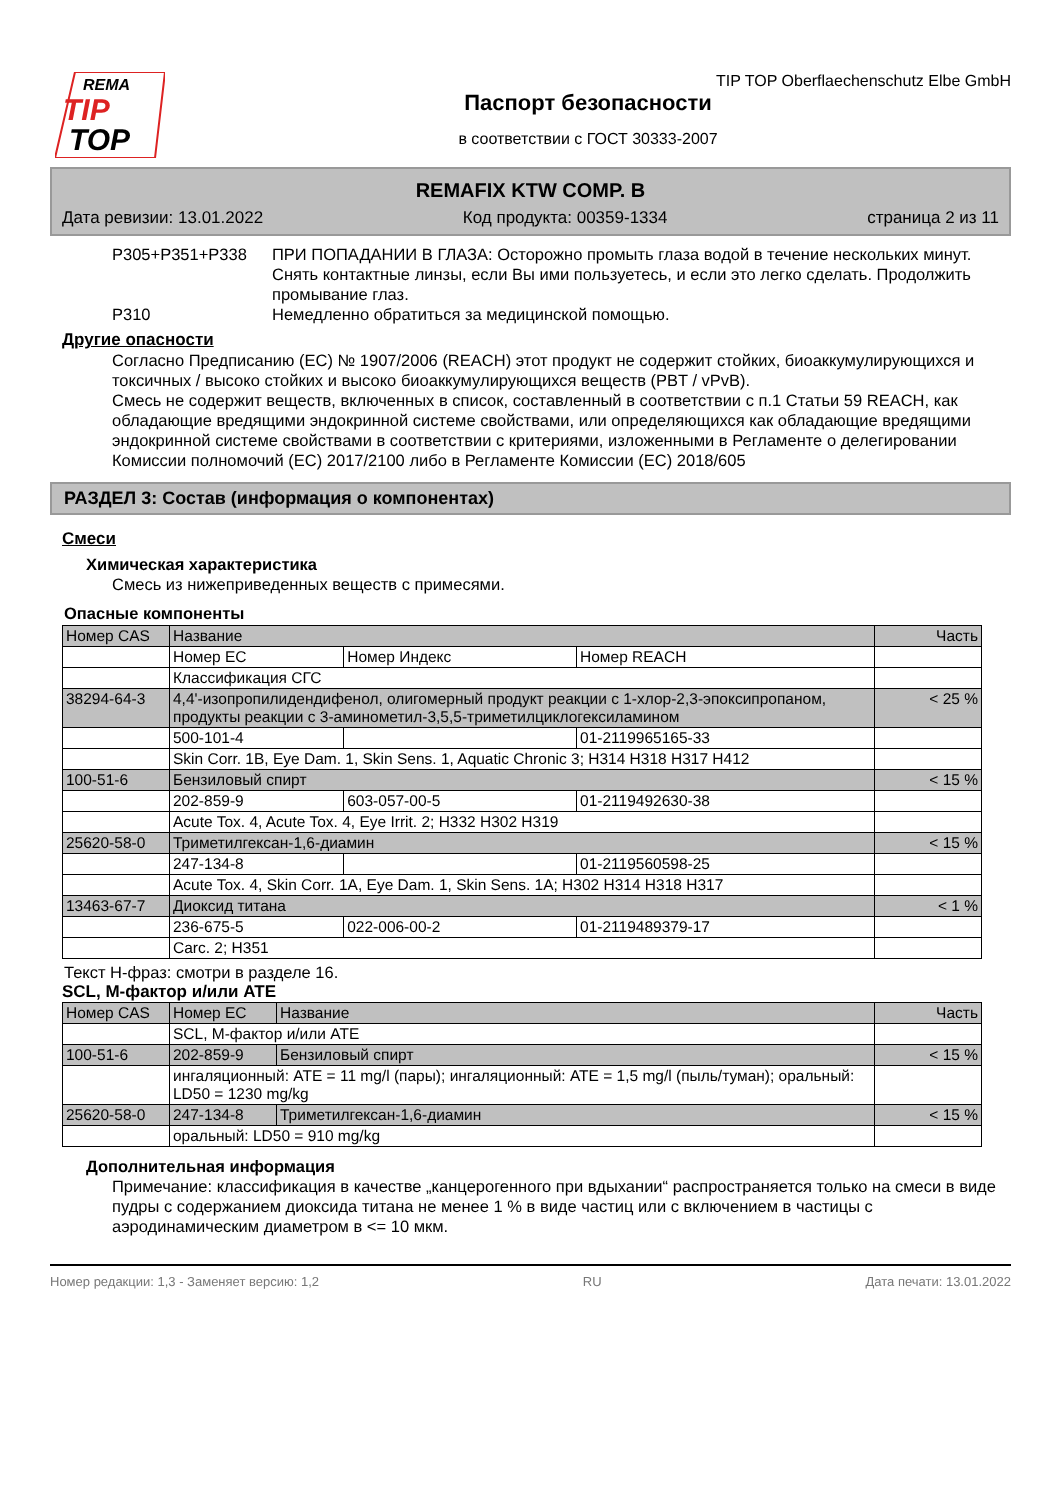REMA
TIP
TOP
TIP TOP Oberflaechenschutz Elbe GmbH
Паспорт безопасности
в соответствии с ГОСТ 30333-2007
REMAFIX KTW COMP. B
Дата ревизии: 13.01.2022 Код продукта: 00359-1334 страница 2 из 11
P305+P351+P338 ПРИ ПОПАДАНИИ В ГЛАЗА: Осторожно промыть глаза водой в течение нескольких минут. Снять контактные линзы, если Вы ими пользуетесь, и если это легко сделать. Продолжить промывание глаз.
P310 Немедленно обратиться за медицинской помощью.
Другие опасности
Согласно Предписанию (ЕС) № 1907/2006 (REACH) этот продукт не содержит стойких, биоаккумулирующихся и токсичных / высоко стойких и высоко биоаккумулирующихся веществ (PBT / vPvB).
Смесь не содержит веществ, включенных в список, составленный в соответствии с п.1 Статьи 59 REACH, как обладающие вредящими эндокринной системе свойствами, или определяющихся как обладающие вредящими эндокринной системе свойствами в соответствии с критериями, изложенными в Регламенте о делегировании Комиссии полномочий (ЕС) 2017/2100 либо в Регламенте Комиссии (ЕС) 2018/605
РАЗДЕЛ 3: Состав (информация о компонентах)
Смеси
Химическая характеристика
Смесь из нижеприведенных веществ с примесями.
Опасные компоненты
| Номер CAS | Название | | | Часть |
| --- | --- | --- | --- | --- |
| | Номер EC | Номер Индекс | Номер REACH | |
| | Классификация СГС | | | |
| 38294-64-3 | 4,4'-изопропилидендифенол, олигомерный продукт реакции с 1-хлор-2,3-эпоксипропаном, продукты реакции с 3-аминометил-3,5,5-триметилциклогексиламином | | | < 25 % |
| | 500-101-4 | | 01-2119965165-33 | |
| | Skin Corr. 1B, Eye Dam. 1, Skin Sens. 1, Aquatic Chronic 3; H314 H318 H317 H412 | | | |
| 100-51-6 | Бензиловый спирт | | | < 15 % |
| | 202-859-9 | 603-057-00-5 | 01-2119492630-38 | |
| | Acute Tox. 4, Acute Tox. 4, Eye Irrit. 2; H332 H302 H319 | | | |
| 25620-58-0 | Триметилгексан-1,6-диамин | | | < 15 % |
| | 247-134-8 | | 01-2119560598-25 | |
| | Acute Tox. 4, Skin Corr. 1A, Eye Dam. 1, Skin Sens. 1A; H302 H314 H318 H317 | | | |
| 13463-67-7 | Диоксид титана | | | < 1 % |
| | 236-675-5 | 022-006-00-2 | 01-2119489379-17 | |
| | Carc. 2; H351 | | | |
Текст H-фраз: смотри в разделе 16.
SCL, M-фактор и/или ATE
| Номер CAS | Номер EC | Название | Часть |
| --- | --- | --- | --- |
| | SCL, M-фактор и/или ATE | | |
| 100-51-6 | 202-859-9 | Бензиловый спирт | < 15 % |
| | ингаляционный: ATE = 11 mg/l (пары); ингаляционный: ATE = 1,5 mg/l (пыль/туман); оральный: LD50 = 1230 mg/kg | | |
| 25620-58-0 | 247-134-8 | Триметилгексан-1,6-диамин | < 15 % |
| | оральный: LD50 = 910 mg/kg | | |
Дополнительная информация
Примечание: классификация в качестве „канцерогенного при вдыхании“ распространяется только на смеси в виде пудры с содержанием диоксида титана не менее 1 % в виде частиц или с включением в частицы с аэродинамическим диаметром в <= 10 мкм.
Номер редакции: 1,3 - Заменяет версию: 1,2 RU Дата печати: 13.01.2022